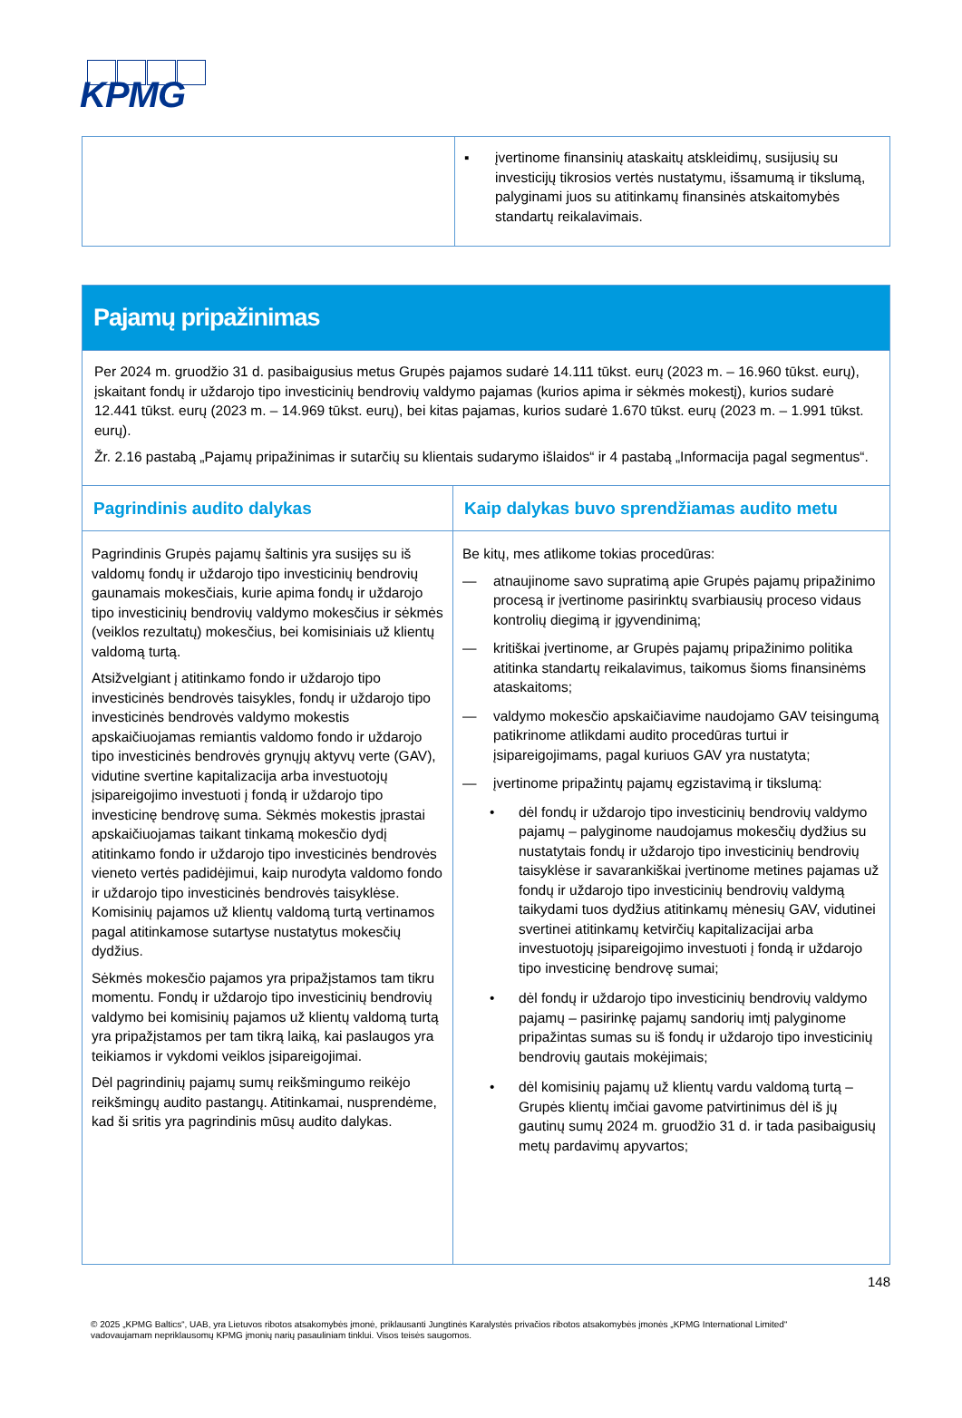KPMG
| | ▪ įvertinome finansinių ataskaitų atskleidimų, susijusių su investicijų tikrosios vertės nustatymu, išsamumą ir tikslumą, palyginami juos su atitinkamų finansinės atskaitomybės standartų reikalavimais. |
| Pajamų pripažinimas | |
| Per 2024 m. gruodžio 31 d. pasibaigusius metus Grupės pajamos sudarė 14.111 tūkst. eurų (2023 m. – 16.960 tūkst. eurų), įskaitant fondų ir uždarojo tipo investicinių bendrovių valdymo pajamas (kurios apima ir sėkmės mokestį), kurios sudarė 12.441 tūkst. eurų (2023 m. – 14.969 tūkst. eurų), bei kitas pajamas, kurios sudarė 1.670 tūkst. eurų (2023 m. – 1.991 tūkst. eurų). Žr. 2.16 pastabą „Pajamų pripažinimas ir sutarčių su klientais sudarymo išlaidos“ ir 4 pastabą „Informacija pagal segmentus“. | |
| Pagrindinis audito dalykas | Kaip dalykas buvo sprendžiamas audito metu |
| Pagrindinis Grupės pajamų šaltinis yra susijęs su iš valdomų fondų ir uždarojo tipo investicinių bendrovių gaunamais mokesčiais, kurie apima fondų ir uždarojo tipo investicinių bendrovių valdymo mokesčius ir sėkmės (veiklos rezultatų) mokesčius, bei komisiniais už klientų valdomą turtą. Atsižvelgiant į atitinkamo fondo ir uždarojo tipo investicinės bendrovės taisykles, fondų ir uždarojo tipo investicinės bendrovės valdymo mokestis apskaičiuojamas remiantis valdomo fondo ir uždarojo tipo investicinės bendrovės grynųjų aktyvų verte (GAV), vidutine svertine kapitalizacija arba investuotojų įsipareigojimo investuoti į fondą ir uždarojo tipo investicinę bendrovę suma. Sėkmės mokestis įprastai apskaičiuojamas taikant tinkamą mokesčio dydį atitinkamo fondo ir uždarojo tipo investicinės bendrovės vieneto vertės padidėjimui, kaip nurodyta valdomo fondo ir uždarojo tipo investicinės bendrovės taisyklėse. Komisinių pajamos už klientų valdomą turtą vertinamos pagal atitinkamose sutartyse nustatytus mokesčių dydžius. Sėkmės mokesčio pajamos yra pripažįstamos tam tikru momentu. Fondų ir uždarojo tipo investicinių bendrovių valdymo bei komisinių pajamos už klientų valdomą turtą yra pripažįstamos per tam tikrą laiką, kai paslaugos yra teikiamos ir vykdomi veiklos įsipareigojimai. Dėl pagrindinių pajamų sumų reikšmingumo reikėjo reikšmingų audito pastangų. Atitinkamai, nusprendėme, kad ši sritis yra pagrindinis mūsų audito dalykas. | Be kitų, mes atlikome tokias procedūras: — atnaujinome savo supratimą apie Grupės pajamų pripažinimo procesą ir įvertinome pasirinktų svarbiausių proceso vidaus kontrolių diegimą ir įgyvendinimą; — kritiškai įvertinome, ar Grupės pajamų pripažinimo politika atitinka standartų reikalavimus, taikomus šioms finansinėms ataskaitoms; — valdymo mokesčio apskaičiavime naudojamo GAV teisingumą patikrinome atlikdami audito procedūras turtui ir įsipareigojimams, pagal kuriuos GAV yra nustatyta; — įvertinome pripažintų pajamų egzistavimą ir tikslumą: • dėl fondų ir uždarojo tipo investicinių bendrovių valdymo pajamų – palyginome naudojamus mokesčių dydžius su nustatytais fondų ir uždarojo tipo investicinių bendrovių taisyklėse ir savarankiškai įvertinome metines pajamas už fondų ir uždarojo tipo investicinių bendrovių valdymą taikydami tuos dydžius atitinkamų mėnesių GAV, vidutinei svertinei atitinkamų ketvirčių kapitalizacijai arba investuotojų įsipareigojimo investuoti į fondą ir uždarojo tipo investicinę bendrovę sumai; • dėl fondų ir uždarojo tipo investicinių bendrovių valdymo pajamų – pasirinkę pajamų sandorių imtį palyginome pripažintas sumas su iš fondų ir uždarojo tipo investicinių bendrovių gautais mokėjimais; • dėl komisinių pajamų už klientų vardu valdomą turtą – Grupės klientų imčiai gavome patvirtinimus dėl iš jų gautinų sumų 2024 m. gruodžio 31 d. ir tada pasibaigusių metų pardavimų apyvartos; |
148
© 2025 „KPMG Baltics“, UAB, yra Lietuvos ribotos atsakomybės įmonė, priklausanti Jungtinės Karalystės privačios ribotos atsakomybės įmonės „KPMG International Limited“ vadovaujamam nepriklausomų KPMG įmonių narių pasauliniam tinklui. Visos teisės saugomos.